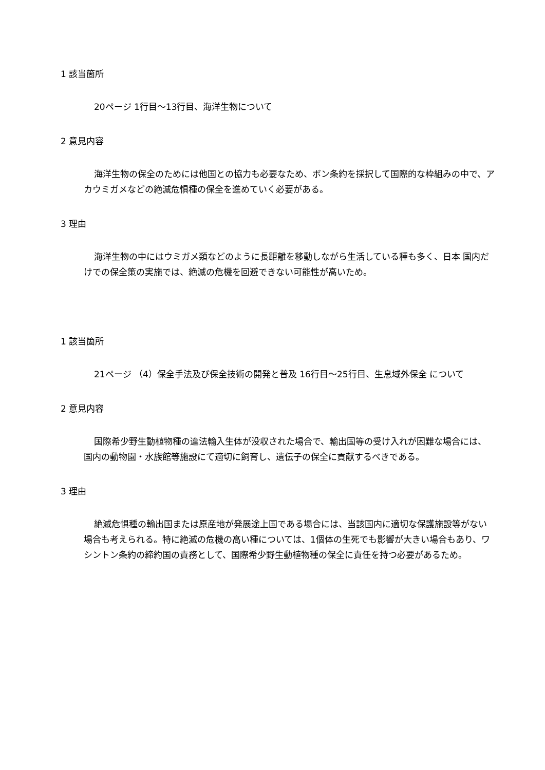1 該当箇所
20ページ 1行目～13行目、海洋生物について
2 意見内容
海洋生物の保全のためには他国との協力も必要なため、ボン条約を採択して国際的な枠組みの中で、アカウミガメなどの絶滅危惧種の保全を進めていく必要がある。
3 理由
海洋生物の中にはウミガメ類などのように長距離を移動しながら生活している種も多く、日本 国内だけでの保全策の実施では、絶滅の危機を回避できない可能性が高いため。
1 該当箇所
21ページ （4）保全手法及び保全技術の開発と普及 16行目～25行目、生息域外保全 について
2 意見内容
国際希少野生動植物種の違法輸入生体が没収された場合で、輸出国等の受け入れが困難な場合には、国内の動物園・水族館等施設にて適切に飼育し、遺伝子の保全に貢献するべきである。
3 理由
絶滅危惧種の輸出国または原産地が発展途上国である場合には、当該国内に適切な保護施設等がない場合も考えられる。特に絶滅の危機の高い種については、1個体の生死でも影響が大きい場合もあり、ワシントン条約の締約国の責務として、国際希少野生動植物種の保全に責任を持つ必要があるため。